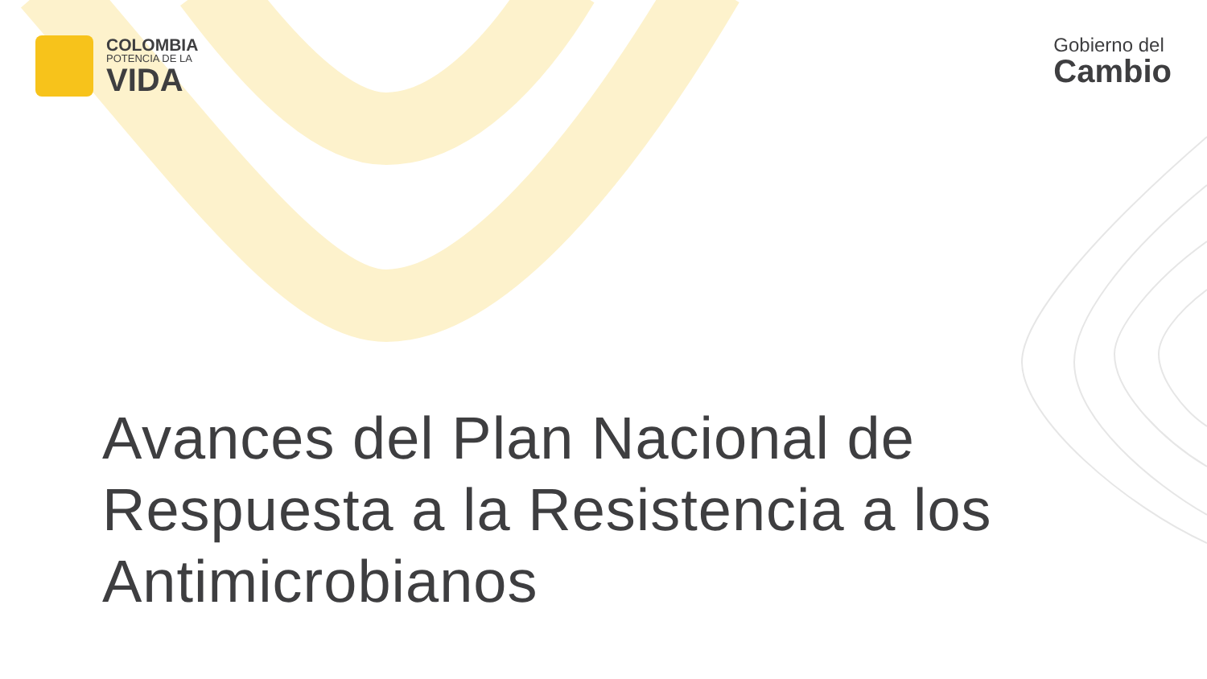COLOMBIA
POTENCIA DE LA
VIDA
Gobierno del
Cambio
Avances del Plan Nacional de Respuesta a la Resistencia a los Antimicrobianos